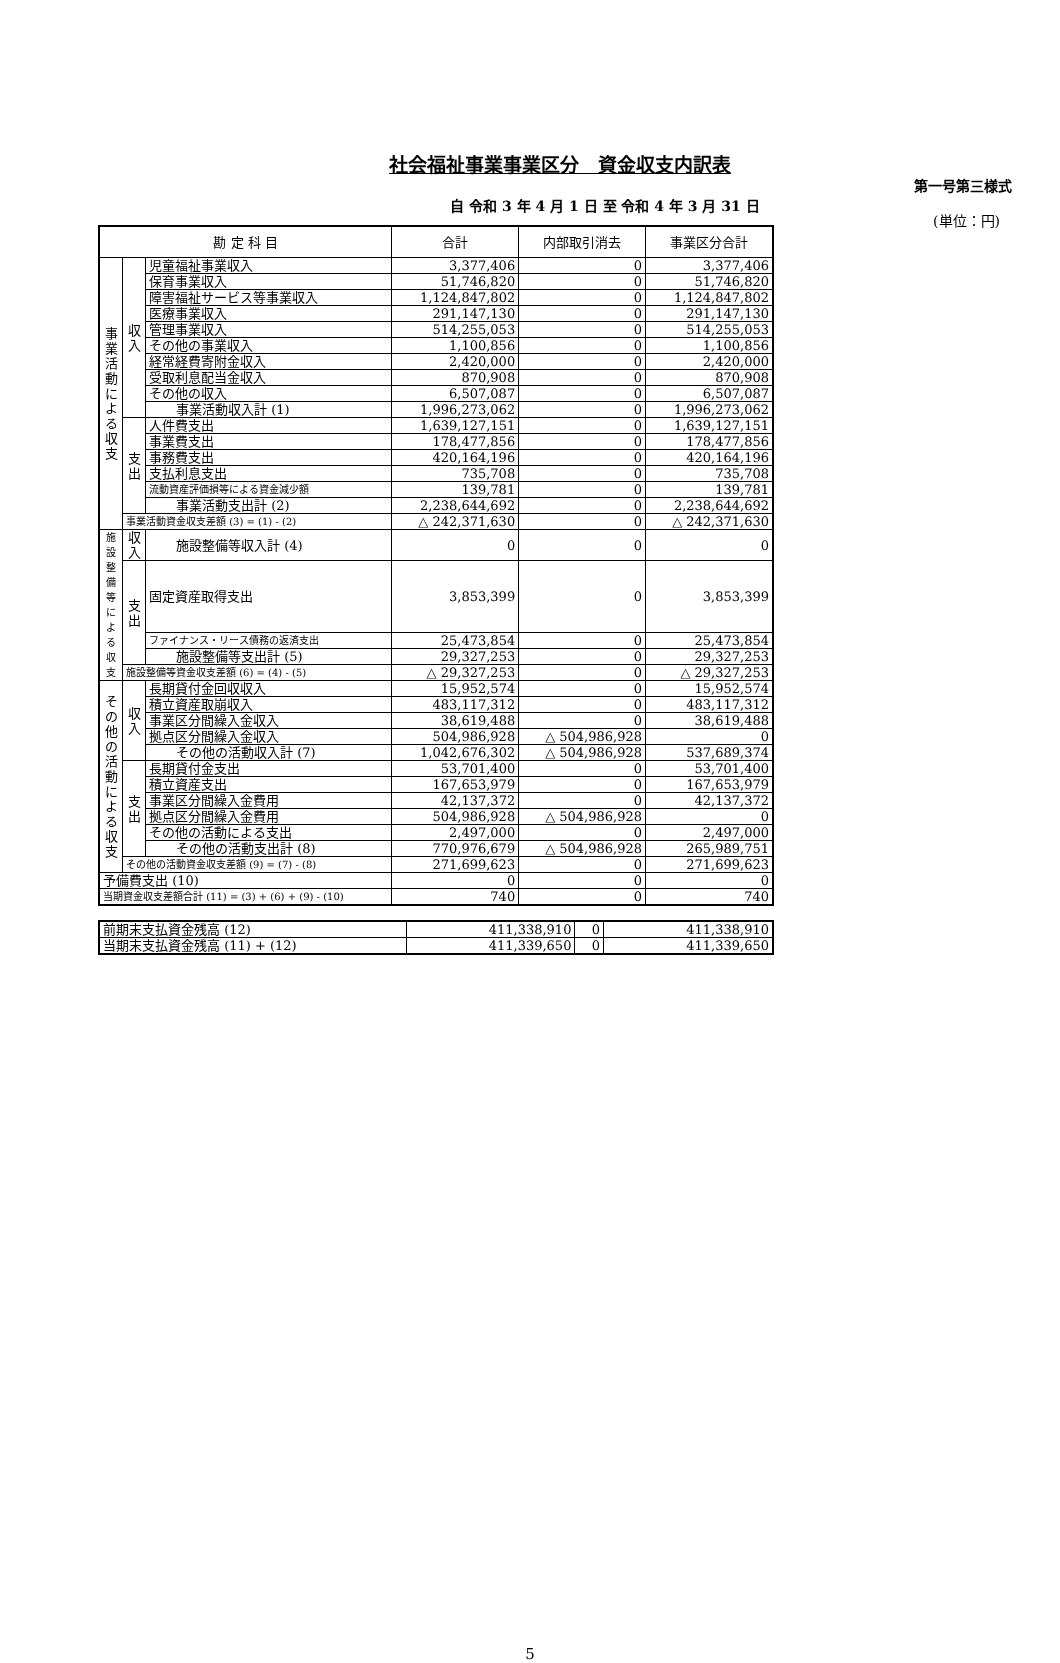社会福祉事業事業区分　資金収支内訳表
第一号第三様式
(単位：円)
自 令和 3 年 4 月 1 日 至 令和 4 年 3 月 31 日
| 勘 定 科 目 | | | 合計 | 内部取引消去 | 事業区分合計 |
| --- | --- | --- | --- | --- | --- |
| 事業活動による収支 | 収入 | 児童福祉事業収入 | 3,377,406 | 0 | 3,377,406 |
| | | 保育事業収入 | 51,746,820 | 0 | 51,746,820 |
| | | 障害福祉サービス等事業収入 | 1,124,847,802 | 0 | 1,124,847,802 |
| | | 医療事業収入 | 291,147,130 | 0 | 291,147,130 |
| | | 管理事業収入 | 514,255,053 | 0 | 514,255,053 |
| | | その他の事業収入 | 1,100,856 | 0 | 1,100,856 |
| | | 経常経費寄附金収入 | 2,420,000 | 0 | 2,420,000 |
| | | 受取利息配当金収入 | 870,908 | 0 | 870,908 |
| | | その他の収入 | 6,507,087 | 0 | 6,507,087 |
| | | 事業活動収入計 (1) | 1,996,273,062 | 0 | 1,996,273,062 |
| | 支出 | 人件費支出 | 1,639,127,151 | 0 | 1,639,127,151 |
| | | 事業費支出 | 178,477,856 | 0 | 178,477,856 |
| | | 事務費支出 | 420,164,196 | 0 | 420,164,196 |
| | | 支払利息支出 | 735,708 | 0 | 735,708 |
| | | 流動資産評価損等による資金減少額 | 139,781 | 0 | 139,781 |
| | | 事業活動支出計 (2) | 2,238,644,692 | 0 | 2,238,644,692 |
| | 事業活動資金収支差額 (3) = (1) - (2) | | △ 242,371,630 | 0 | △ 242,371,630 |
| 施設整備等による収支 | 収入 | 施設整備等収入計 (4) | 0 | 0 | 0 |
| | 支出 | 固定資産取得支出 | 3,853,399 | 0 | 3,853,399 |
| | | ファイナンス・リース債務の返済支出 | 25,473,854 | 0 | 25,473,854 |
| | | 施設整備等支出計 (5) | 29,327,253 | 0 | 29,327,253 |
| | 施設整備等資金収支差額 (6) = (4) - (5) | | △ 29,327,253 | 0 | △ 29,327,253 |
| その他の活動による収支 | 収入 | 長期貸付金回収収入 | 15,952,574 | 0 | 15,952,574 |
| | | 積立資産取崩収入 | 483,117,312 | 0 | 483,117,312 |
| | | 事業区分間繰入金収入 | 38,619,488 | 0 | 38,619,488 |
| | | 拠点区分間繰入金収入 | 504,986,928 | △ 504,986,928 | 0 |
| | | その他の活動収入計 (7) | 1,042,676,302 | △ 504,986,928 | 537,689,374 |
| | 支出 | 長期貸付金支出 | 53,701,400 | 0 | 53,701,400 |
| | | 積立資産支出 | 167,653,979 | 0 | 167,653,979 |
| | | 事業区分間繰入金費用 | 42,137,372 | 0 | 42,137,372 |
| | | 拠点区分間繰入金費用 | 504,986,928 | △ 504,986,928 | 0 |
| | | その他の活動による支出 | 2,497,000 | 0 | 2,497,000 |
| | | その他の活動支出計 (8) | 770,976,679 | △ 504,986,928 | 265,989,751 |
| | その他の活動資金収支差額 (9) = (7) - (8) | | 271,699,623 | 0 | 271,699,623 |
| 予備費支出 (10) | | | 0 | 0 | 0 |
| 当期資金収支差額合計 (11) = (3) + (6) + (9) - (10) | | | 740 | 0 | 740 |
| 前期末支払資金残高 (12) | 411,338,910 | 0 | 411,338,910 |
| 当期末支払資金残高 (11) + (12) | 411,339,650 | 0 | 411,339,650 |
5